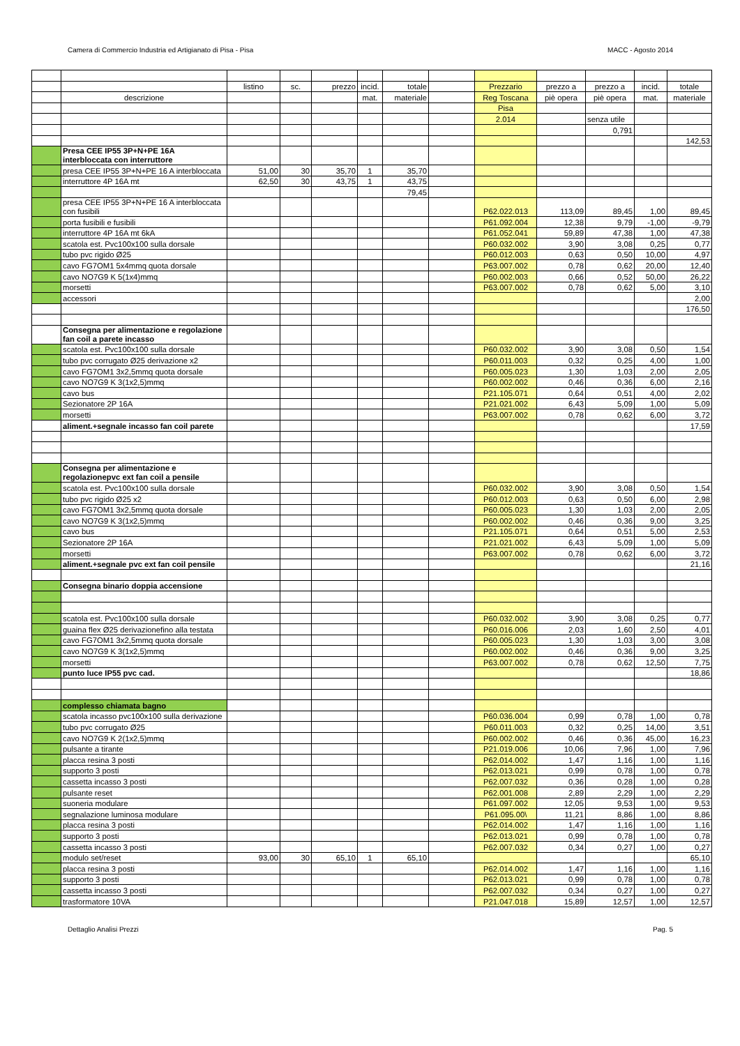Camera di Commercio Industria ed Artigianato di Pisa - Pisa MACC - Agosto 2014
| | | listino | sc. | prezzo | incid. | totale | | Prezzario | prezzo a | prezzo a | incid. | totale |
| | descrizione | | | | mat. | materiale | | Reg Toscana | piè opera | piè opera | mat. | materiale |
| | | | | | | | | Pisa | | | | |
| | | | | | | | | 2.014 | | senza utile | | |
| | | | | | | | | | | 0,791 | | |
| | | | | | | | | | | | | 142,53 |
| | Presa CEE IP55 3P+N+PE 16A interbloccata con interruttore | | | | | | | | | | | |
| | presa CEE IP55 3P+N+PE 16 A interbloccata | 51,00 | 30 | 35,70 | 1 | 35,70 | | | | | | |
| | interruttore 4P 16A mt | 62,50 | 30 | 43,75 | 1 | 43,75 | | | | | | |
| | | | | | | 79,45 | | | | | | |
| | presa CEE IP55 3P+N+PE 16 A interbloccata con fusibili | | | | | | | P62.022.013 | 113,09 | 89,45 | 1,00 | 89,45 |
| | porta fusibili e fusibili | | | | | | | P61.092.004 | 12,38 | 9,79 | -1,00 | -9,79 |
| | interruttore 4P 16A mt 6kA | | | | | | | P61.052.041 | 59,89 | 47,38 | 1,00 | 47,38 |
| | scatola est. Pvc100x100 sulla dorsale | | | | | | | P60.032.002 | 3,90 | 3,08 | 0,25 | 0,77 |
| | tubo pvc rigido Ø25 | | | | | | | P60.012.003 | 0,63 | 0,50 | 10,00 | 4,97 |
| | cavo FG7OM1 5x4mmq quota dorsale | | | | | | | P63.007.002 | 0,78 | 0,62 | 20,00 | 12,40 |
| | cavo NO7G9 K 5(1x4)mmq | | | | | | | P60.002.003 | 0,66 | 0,52 | 50,00 | 26,22 |
| | morsetti | | | | | | | P63.007.002 | 0,78 | 0,62 | 5,00 | 3,10 |
| | accessori | | | | | | | | | | | 2,00 |
| | | | | | | | | | | | | 176,50 |
| | Consegna per alimentazione e regolazione fan coil a parete incasso | | | | | | | | | | | |
| | scatola est. Pvc100x100 sulla dorsale | | | | | | | P60.032.002 | 3,90 | 3,08 | 0,50 | 1,54 |
| | tubo pvc corrugato Ø25 derivazione x2 | | | | | | | P60.011.003 | 0,32 | 0,25 | 4,00 | 1,00 |
| | cavo FG7OM1 3x2,5mmq quota dorsale | | | | | | | P60.005.023 | 1,30 | 1,03 | 2,00 | 2,05 |
| | cavo NO7G9 K 3(1x2,5)mmq | | | | | | | P60.002.002 | 0,46 | 0,36 | 6,00 | 2,16 |
| | cavo bus | | | | | | | P21.105.071 | 0,64 | 0,51 | 4,00 | 2,02 |
| | Sezionatore 2P 16A | | | | | | | P21.021.002 | 6,43 | 5,09 | 1,00 | 5,09 |
| | morsetti | | | | | | | P63.007.002 | 0,78 | 0,62 | 6,00 | 3,72 |
| | aliment.+segnale incasso fan coil parete | | | | | | | | | | | 17,59 |
| | Consegna per alimentazione e regolazionepvc ext fan coil a pensile | | | | | | | | | | | |
| | scatola est. Pvc100x100 sulla dorsale | | | | | | | P60.032.002 | 3,90 | 3,08 | 0,50 | 1,54 |
| | tubo pvc rigido Ø25 x2 | | | | | | | P60.012.003 | 0,63 | 0,50 | 6,00 | 2,98 |
| | cavo FG7OM1 3x2,5mmq quota dorsale | | | | | | | P60.005.023 | 1,30 | 1,03 | 2,00 | 2,05 |
| | cavo NO7G9 K 3(1x2,5)mmq | | | | | | | P60.002.002 | 0,46 | 0,36 | 9,00 | 3,25 |
| | cavo bus | | | | | | | P21.105.071 | 0,64 | 0,51 | 5,00 | 2,53 |
| | Sezionatore 2P 16A | | | | | | | P21.021.002 | 6,43 | 5,09 | 1,00 | 5,09 |
| | morsetti | | | | | | | P63.007.002 | 0,78 | 0,62 | 6,00 | 3,72 |
| | aliment.+segnale pvc ext fan coil pensile | | | | | | | | | | | 21,16 |
| | Consegna binario doppia accensione | | | | | | | | | | | |
| | scatola est. Pvc100x100 sulla dorsale | | | | | | | P60.032.002 | 3,90 | 3,08 | 0,25 | 0,77 |
| | guaina flex Ø25 derivazionefino alla testata | | | | | | | P60.016.006 | 2,03 | 1,60 | 2,50 | 4,01 |
| | cavo FG7OM1 3x2,5mmq quota dorsale | | | | | | | P60.005.023 | 1,30 | 1,03 | 3,00 | 3,08 |
| | cavo NO7G9 K 3(1x2,5)mmq | | | | | | | P60.002.002 | 0,46 | 0,36 | 9,00 | 3,25 |
| | morsetti | | | | | | | P63.007.002 | 0,78 | 0,62 | 12,50 | 7,75 |
| | punto luce IP55 pvc cad. | | | | | | | | | | | 18,86 |
| | complesso chiamata bagno | | | | | | | | | | | |
| | scatola incasso pvc100x100 sulla derivazione | | | | | | | P60.036.004 | 0,99 | 0,78 | 1,00 | 0,78 |
| | tubo pvc corrugato Ø25 | | | | | | | P60.011.003 | 0,32 | 0,25 | 14,00 | 3,51 |
| | cavo NO7G9 K 2(1x2,5)mmq | | | | | | | P60.002.002 | 0,46 | 0,36 | 45,00 | 16,23 |
| | pulsante a tirante | | | | | | | P21.019.006 | 10,06 | 7,96 | 1,00 | 7,96 |
| | placca resina 3 posti | | | | | | | P62.014.002 | 1,47 | 1,16 | 1,00 | 1,16 |
| | supporto 3 posti | | | | | | | P62.013.021 | 0,99 | 0,78 | 1,00 | 0,78 |
| | cassetta incasso 3 posti | | | | | | | P62.007.032 | 0,36 | 0,28 | 1,00 | 0,28 |
| | pulsante reset | | | | | | | P62.001.008 | 2,89 | 2,29 | 1,00 | 2,29 |
| | suoneria modulare | | | | | | | P61.097.002 | 12,05 | 9,53 | 1,00 | 9,53 |
| | segnalazione luminosa modulare | | | | | | | P61.095.00\ | 11,21 | 8,86 | 1,00 | 8,86 |
| | placca resina 3 posti | | | | | | | P62.014.002 | 1,47 | 1,16 | 1,00 | 1,16 |
| | supporto 3 posti | | | | | | | P62.013.021 | 0,99 | 0,78 | 1,00 | 0,78 |
| | cassetta incasso 3 posti | | | | | | | P62.007.032 | 0,34 | 0,27 | 1,00 | 0,27 |
| | modulo set/reset | 93,00 | 30 | 65,10 | 1 | 65,10 | | | | | | 65,10 |
| | placca resina 3 posti | | | | | | | P62.014.002 | 1,47 | 1,16 | 1,00 | 1,16 |
| | supporto 3 posti | | | | | | | P62.013.021 | 0,99 | 0,78 | 1,00 | 0,78 |
| | cassetta incasso 3 posti | | | | | | | P62.007.032 | 0,34 | 0,27 | 1,00 | 0,27 |
| | trasformatore 10VA | | | | | | | P21.047.018 | 15,89 | 12,57 | 1,00 | 12,57 |
Dettaglio Analisi Prezzi Pag. 5